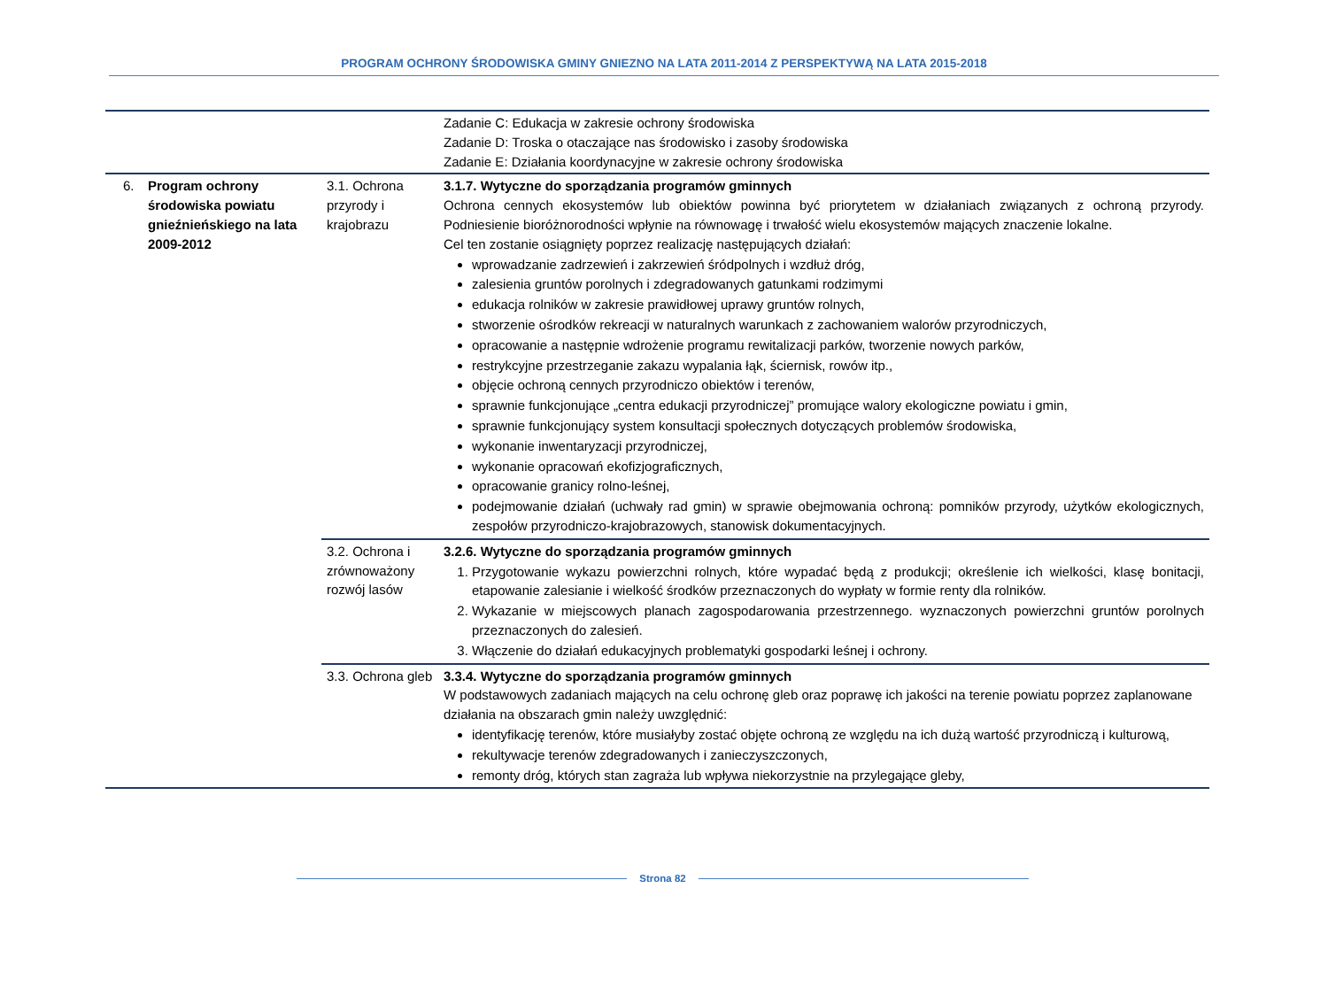PROGRAM OCHRONY ŚRODOWISKA GMINY GNIEZNO NA LATA 2011-2014 Z PERSPEKTYWĄ NA LATA 2015-2018
| | | | Zadanie C: Edukacja w zakresie ochrony środowiska Zadanie D: Troska o otaczające nas środowisko i zasoby środowiska Zadanie E: Działania koordynacyjne w zakresie ochrony środowiska |
| 6. | Program ochrony środowiska powiatu gnieźnieńskiego na lata 2009-2012 | 3.1. Ochrona przyrody i krajobrazu | 3.1.7. Wytyczne do sporządzania programów gminnych Ochrona cennych ekosystemów lub obiektów powinna być priorytetem w działaniach związanych z ochroną przyrody. Podniesienie bioróżnorodności wpłynie na równowagę i trwałość wielu ekosystemów mających znaczenie lokalne. Cel ten zostanie osiągnięty poprzez realizację następujących działań: wprowadzanie zadrzewień i zakrzewień śródpolnych i wzdłuż dróg, zalesienia gruntów porolnych i zdegradowanych gatunkami rodzimymi edukacja rolników w zakresie prawidłowej uprawy gruntów rolnych, stworzenie ośrodków rekreacji w naturalnych warunkach z zachowaniem walorów przyrodniczych, opracowanie a następnie wdrożenie programu rewitalizacji parków, tworzenie nowych parków, restrykcyjne przestrzeganie zakazu wypalania łąk, ściernisk, rowów itp., objęcie ochroną cennych przyrodniczo obiektów i terenów, sprawnie funkcjonujące „centra edukacji przyrodniczej” promujące walory ekologiczne powiatu i gmin, sprawnie funkcjonujący system konsultacji społecznych dotyczących problemów środowiska, wykonanie inwentaryzacji przyrodniczej, wykonanie opracowań ekofizjograficznych, opracowanie granicy rolno-leśnej, podejmowanie działań (uchwały rad gmin) w sprawie obejmowania ochroną: pomników przyrody, użytków ekologicznych, zespołów przyrodniczo-krajobrazowych, stanowisk dokumentacyjnych. |
| | | 3.2. Ochrona i zrównoważony rozwój lasów | 3.2.6. Wytyczne do sporządzania programów gminnych 1. Przygotowanie wykazu powierzchni rolnych, które wypadać będą z produkcji; określenie ich wielkości, klasę bonitacji, etapowanie zalesianie i wielkość środków przeznaczonych do wypłaty w formie renty dla rolników. 2. Wykazanie w miejscowych planach zagospodarowania przestrzennego. wyznaczonych powierzchni gruntów porolnych przeznaczonych do zalesień. 3. Włączenie do działań edukacyjnych problematyki gospodarki leśnej i ochrony. |
| | | 3.3. Ochrona gleb | 3.3.4. Wytyczne do sporządzania programów gminnych W podstawowych zadaniach mających na celu ochronę gleb oraz poprawę ich jakości na terenie powiatu poprzez zaplanowane działania na obszarach gmin należy uwzględnić: identyfikację terenów, które musiałyby zostać objęte ochroną ze względu na ich dużą wartość przyrodniczą i kulturową, rekultywacje terenów zdegradowanych i zanieczyszczonych, remonty dróg, których stan zagraża lub wpływa niekorzystnie na przylegające gleby, |
Strona 82